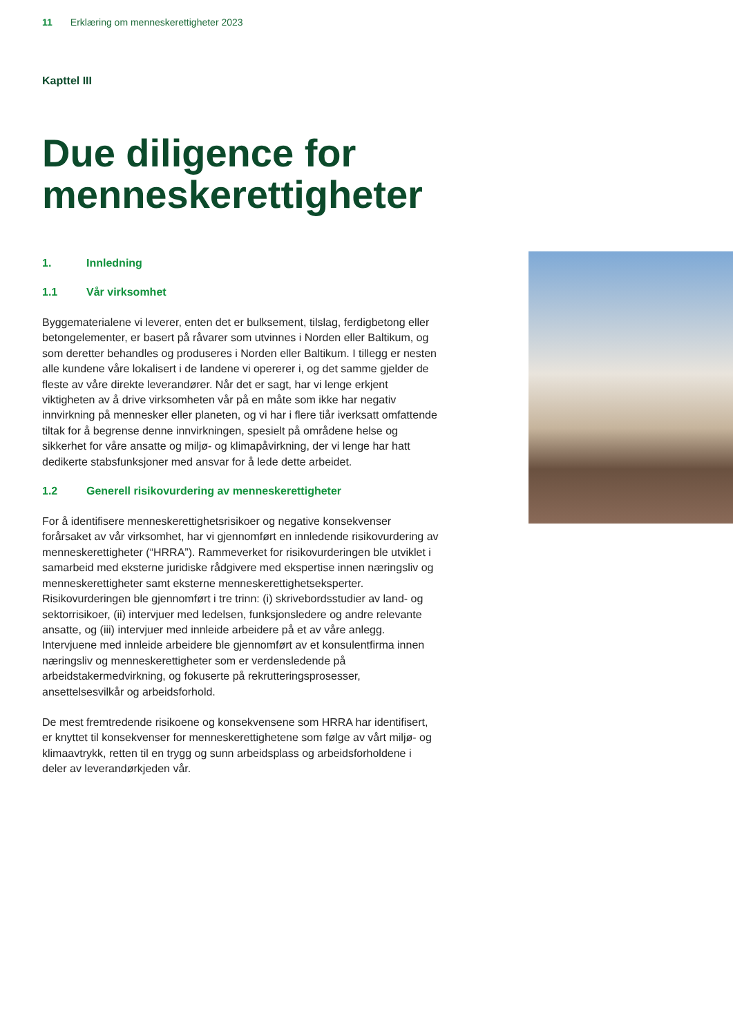11 Erklæring om menneskerettigheter 2023
Kapttel III
Due diligence for
menneskerettigheter
1. Innledning
1.1 Vår virksomhet
Byggematerialene vi leverer, enten det er bulksement, tilslag, ferdigbetong eller betongelementer, er basert på råvarer som utvinnes i Norden eller Baltikum, og som deretter behandles og produseres i Norden eller Baltikum. I tillegg er nesten alle kundene våre lokalisert i de landene vi opererer i, og det samme gjelder de fleste av våre direkte leverandører. Når det er sagt, har vi lenge erkjent viktigheten av å drive virksomheten vår på en måte som ikke har negativ innvirkning på mennesker eller planeten, og vi har i flere tiår iverksatt omfattende tiltak for å begrense denne innvirkningen, spesielt på områdene helse og sikkerhet for våre ansatte og miljø- og klimapåvirkning, der vi lenge har hatt dedikerte stabsfunksjoner med ansvar for å lede dette arbeidet.
1.2 Generell risikovurdering av menneskerettigheter
For å identifisere menneskerettighetsrisikoer og negative konsekvenser forårsaket av vår virksomhet, har vi gjennomført en innledende risikovurdering av menneskerettigheter (“HRRA”). Rammeverket for risikovurderingen ble utviklet i samarbeid med eksterne juridiske rådgivere med ekspertise innen næringsliv og menneskerettigheter samt eksterne menneskerettighetseksperter. Risikovurderingen ble gjennomført i tre trinn: (i) skrivebordsstudier av land- og sektorrisikoer, (ii) intervjuer med ledelsen, funksjonsledere og andre relevante ansatte, og (iii) intervjuer med innleide arbeidere på et av våre anlegg. Intervjuene med innleide arbeidere ble gjennomført av et konsulentfirma innen næringsliv og menneskerettigheter som er verdensledende på arbeidstakermedvirkning, og fokuserte på rekrutteringsprosesser, ansettelsesvilkår og arbeidsforhold.
De mest fremtredende risikoene og konsekvensene som HRRA har identifisert, er knyttet til konsekvenser for menneskerettighetene som følge av vårt miljø- og klimaavtrykk, retten til en trygg og sunn arbeidsplass og arbeidsforholdene i deler av leverandørkjeden vår.